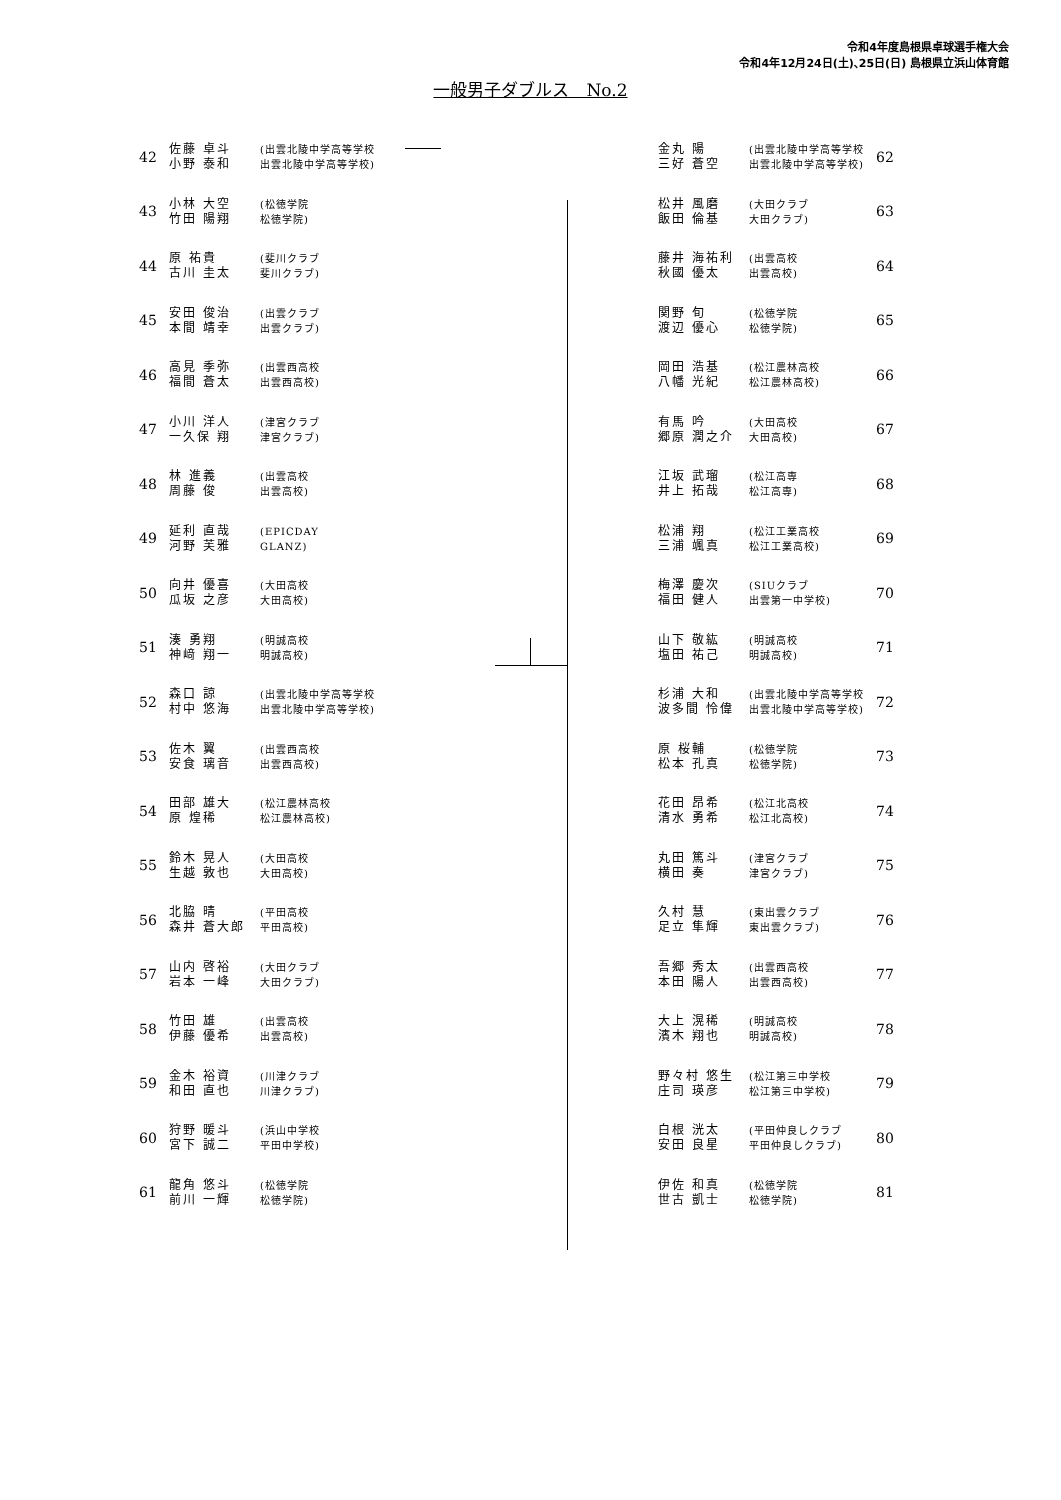令和4年度島根県卓球選手権大会
令和4年12月24日(土)､25日(日) 島根県立浜山体育館
一般男子ダブルス　No.2
| 42 | 佐藤 卓斗 小野 泰和 | (出雲北陵中学高等学校 出雲北陵中学高等学校) |
| 43 | 小林 大空 竹田 陽翔 | (松徳学院 松徳学院) |
| 44 | 原 祐貴 古川 圭太 | (斐川クラブ 斐川クラブ) |
| 45 | 安田 俊治 本間 靖幸 | (出雲クラブ 出雲クラブ) |
| 46 | 高見 季弥 福間 蒼太 | (出雲西高校 出雲西高校) |
| 47 | 小川 洋人 一久保 翔 | (津宮クラブ 津宮クラブ) |
| 48 | 林 進義 周藤 俊 | (出雲高校 出雲高校) |
| 49 | 延利 直哉 河野 芙雅 | (EPICDAY GLANZ) |
| 50 | 向井 優喜 瓜坂 之彦 | (大田高校 大田高校) |
| 51 | 湊 勇翔 神﨑 翔一 | (明誠高校 明誠高校) |
| 52 | 森口 諒 村中 悠海 | (出雲北陵中学高等学校 出雲北陵中学高等学校) |
| 53 | 佐木 翼 安食 璃音 | (出雲西高校 出雲西高校) |
| 54 | 田部 雄大 原 煌稀 | (松江農林高校 松江農林高校) |
| 55 | 鈴木 晃人 生越 敦也 | (大田高校 大田高校) |
| 56 | 北脇 晴 森井 蒼大郎 | (平田高校 平田高校) |
| 57 | 山内 啓裕 岩本 一峰 | (大田クラブ 大田クラブ) |
| 58 | 竹田 雄 伊藤 優希 | (出雲高校 出雲高校) |
| 59 | 金木 裕資 和田 直也 | (川津クラブ 川津クラブ) |
| 60 | 狩野 暖斗 宮下 誠二 | (浜山中学校 平田中学校) |
| 61 | 龍角 悠斗 前川 一輝 | (松徳学院 松徳学院) |
| 金丸 陽 三好 蒼空 | (出雲北陵中学高等学校 出雲北陵中学高等学校) | 62 |
| 松井 風磨 飯田 倫基 | (大田クラブ 大田クラブ) | 63 |
| 藤井 海祐利 秋國 優太 | (出雲高校 出雲高校) | 64 |
| 関野 旬 渡辺 優心 | (松徳学院 松徳学院) | 65 |
| 岡田 浩基 八幡 光紀 | (松江農林高校 松江農林高校) | 66 |
| 有馬 吟 郷原 潤之介 | (大田高校 大田高校) | 67 |
| 江坂 武瑠 井上 拓哉 | (松江高専 松江高専) | 68 |
| 松浦 翔 三浦 颯真 | (松江工業高校 松江工業高校) | 69 |
| 梅澤 慶次 福田 健人 | (SIUクラブ 出雲第一中学校) | 70 |
| 山下 敬紘 塩田 祐己 | (明誠高校 明誠高校) | 71 |
| 杉浦 大和 波多間 怜偉 | (出雲北陵中学高等学校 出雲北陵中学高等学校) | 72 |
| 原 桜輔 松本 孔真 | (松徳学院 松徳学院) | 73 |
| 花田 昂希 清水 勇希 | (松江北高校 松江北高校) | 74 |
| 丸田 篤斗 横田 奏 | (津宮クラブ 津宮クラブ) | 75 |
| 久村 慧 足立 隼輝 | (東出雲クラブ 東出雲クラブ) | 76 |
| 吾郷 秀太 本田 陽人 | (出雲西高校 出雲西高校) | 77 |
| 大上 滉稀 濱木 翔也 | (明誠高校 明誠高校) | 78 |
| 野々村 悠生 庄司 瑛彦 | (松江第三中学校 松江第三中学校) | 79 |
| 白根 洸太 安田 良星 | (平田仲良しクラブ 平田仲良しクラブ) | 80 |
| 伊佐 和真 世古 凱士 | (松徳学院 松徳学院) | 81 |